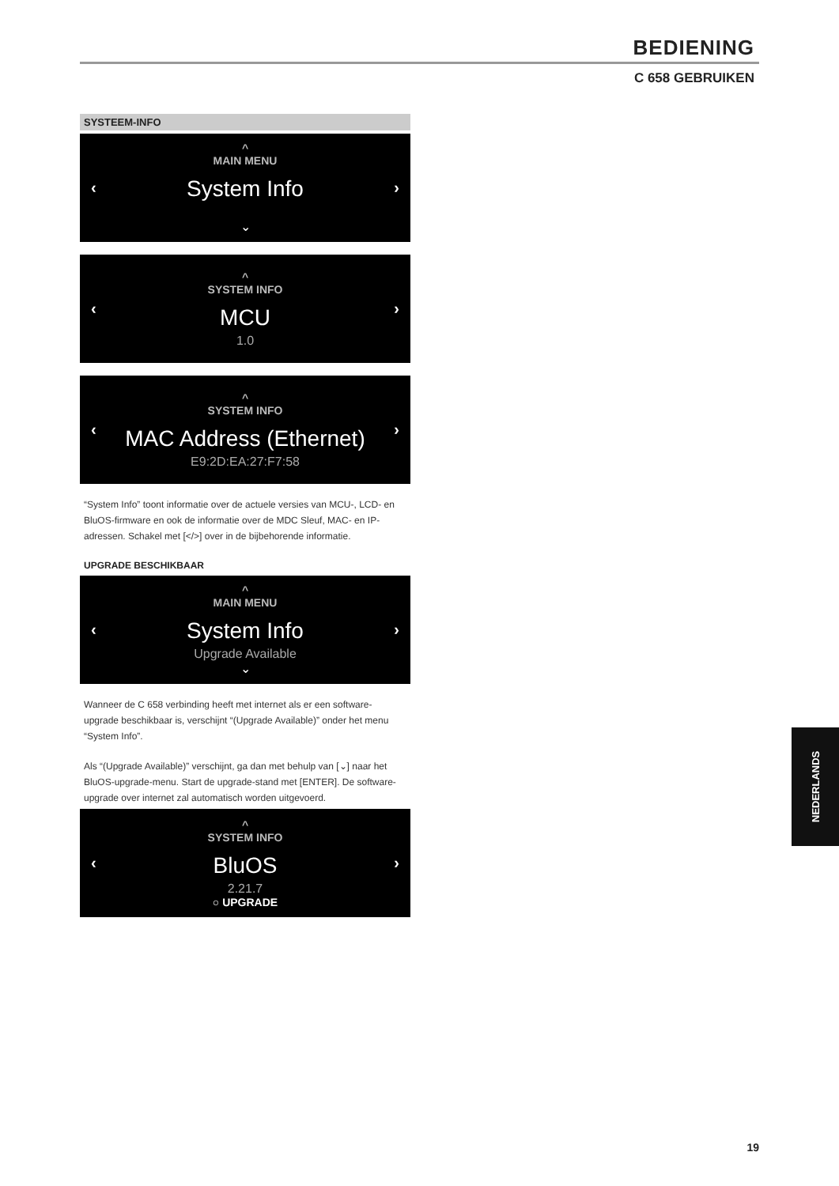BEDIENING
C 658 GEBRUIKEN
SYSTEEM-INFO
‹
^
MAIN MENU
System Info
⌄
›
‹
^
SYSTEM INFO
MCU
1.0
›
‹
^
SYSTEM INFO
MAC Address (Ethernet)
E9:2D:EA:27:F7:58
›
“System Info” toont informatie over de actuele versies van MCU-, LCD- en BluOS-firmware en ook de informatie over de MDC Sleuf, MAC- en IP-adressen. Schakel met [</>] over in de bijbehorende informatie.
UPGRADE BESCHIKBAAR
‹
^
MAIN MENU
System Info
Upgrade Available
⌄
›
Wanneer de C 658 verbinding heeft met internet als er een software-upgrade beschikbaar is, verschijnt “(Upgrade Available)” onder het menu “System Info”.
Als “(Upgrade Available)” verschijnt, ga dan met behulp van [⌄] naar het BluOS-upgrade-menu. Start de upgrade-stand met [ENTER]. De software-upgrade over internet zal automatisch worden uitgevoerd.
‹
^
SYSTEM INFO
BluOS
2.21.7
○ UPGRADE
›
NEDERLANDS
19